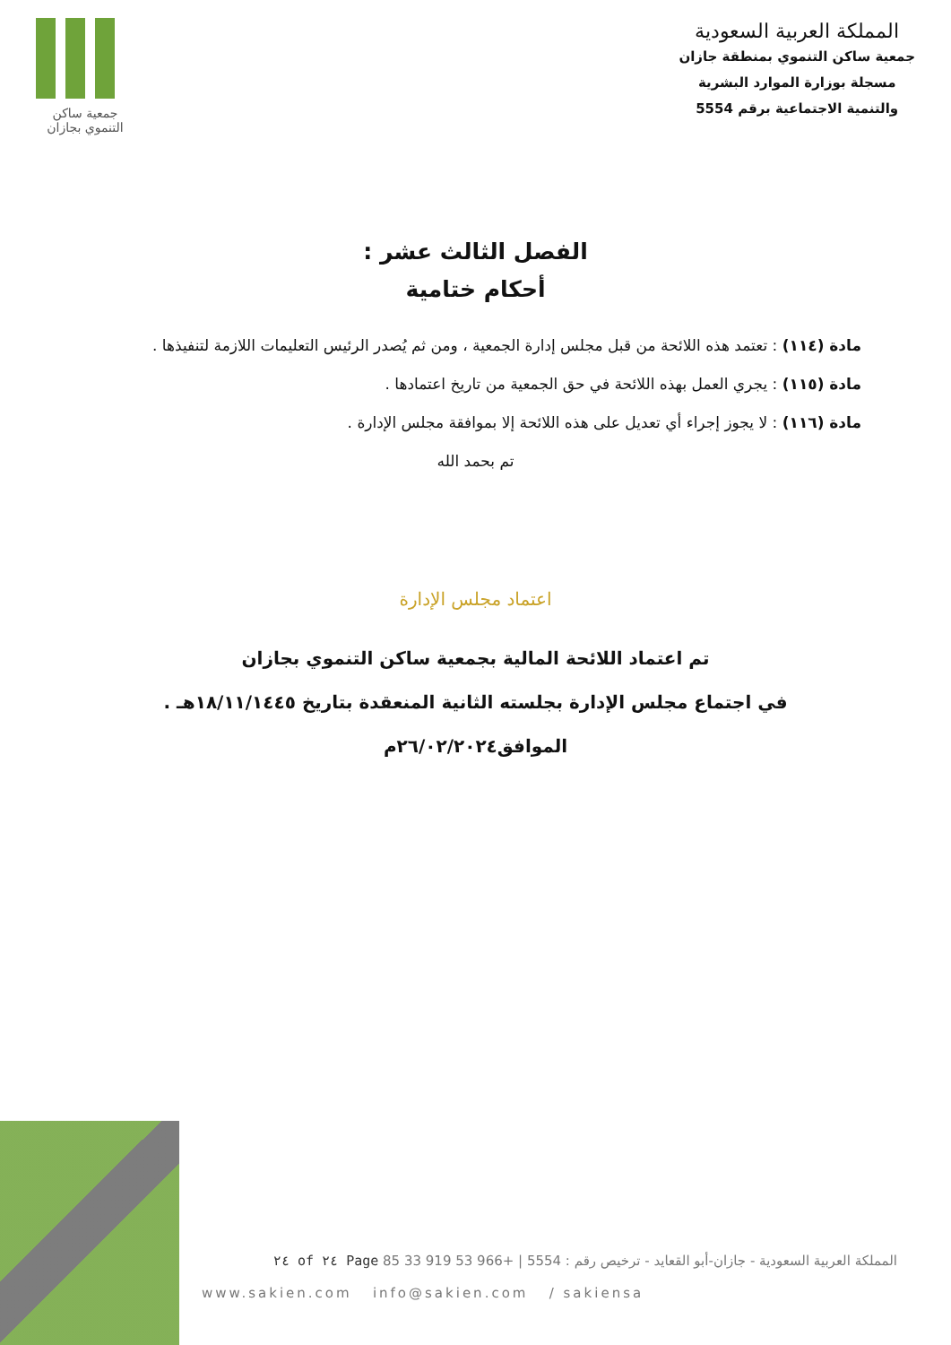جمعية ساكن
التنموي بجازان
المملكة العربية السعودية
جمعية ساكن التنموي بمنطقة جازان
مسجلة بوزارة الموارد البشرية
والتنمية الاجتماعية برقم 5554
الفصل الثالث عشر :
أحكام ختامية
مادة (١١٤) : تعتمد هذه اللائحة من قبل مجلس إدارة الجمعية ، ومن ثم يُصدر الرئيس التعليمات اللازمة لتنفيذها .
مادة (١١٥) : يجري العمل بهذه اللائحة في حق الجمعية من تاريخ اعتمادها .
مادة (١١٦) : لا يجوز إجراء أي تعديل على هذه اللائحة إلا بموافقة مجلس الإدارة .
تم بحمد الله
اعتماد مجلس الإدارة
تم اعتماد اللائحة المالية بجمعية ساكن التنموي بجازان
في اجتماع مجلس الإدارة بجلسته الثانية المنعقدة بتاريخ ١٨/١١/١٤٤٥هـ .
الموافق٢٦/٠٢/٢٠٢٤م
المملكة العربية السعودية - جازان-أبو القعايد - ترخيص رقم : 5554 | +966 53 919 33 85 Page ٢٤ of ٢٤
www.sakien.com info@sakien.com / sakiensa